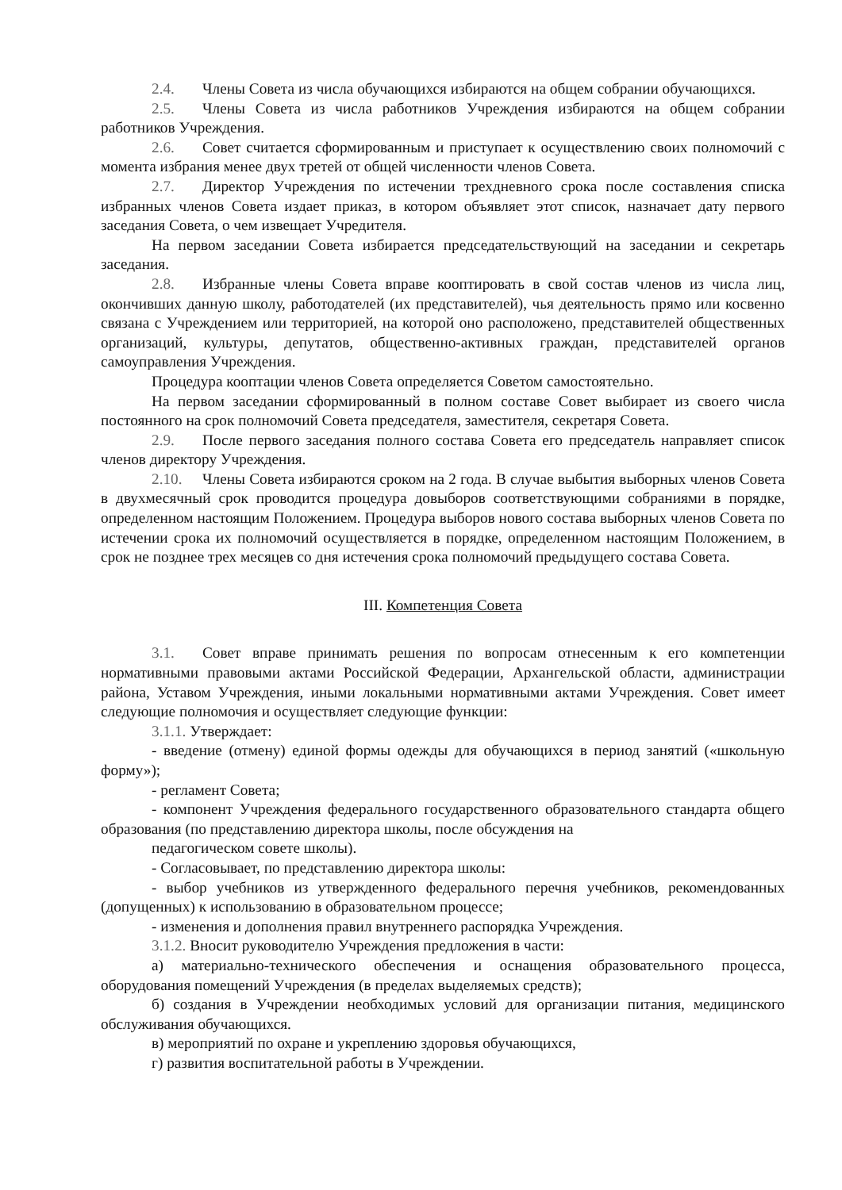2.4. Члены Совета из числа обучающихся избираются на общем собрании обучающихся.
2.5. Члены Совета из числа работников Учреждения избираются на общем собрании работников Учреждения.
2.6. Совет считается сформированным и приступает к осуществлению своих полномочий с момента избрания менее двух третей от общей численности членов Совета.
2.7. Директор Учреждения по истечении трехдневного срока после составления списка избранных членов Совета издает приказ, в котором объявляет этот список, назначает дату первого заседания Совета, о чем извещает Учредителя.
На первом заседании Совета избирается председательствующий на заседании и секретарь заседания.
2.8. Избранные члены Совета вправе кооптировать в свой состав членов из числа лиц, окончивших данную школу, работодателей (их представителей), чья деятельность прямо или косвенно связана с Учреждением или территорией, на которой оно расположено, представителей общественных организаций, культуры, депутатов, общественно-активных граждан, представителей органов самоуправления Учреждения.
Процедура кооптации членов Совета определяется Советом самостоятельно.
На первом заседании сформированный в полном составе Совет выбирает из своего числа постоянного на срок полномочий Совета председателя, заместителя, секретаря Совета.
2.9. После первого заседания полного состава Совета его председатель направляет список членов директору Учреждения.
2.10. Члены Совета избираются сроком на 2 года. В случае выбытия выборных членов Совета в двухмесячный срок проводится процедура довыборов соответствующими собраниями в порядке, определенном настоящим Положением. Процедура выборов нового состава выборных членов Совета по истечении срока их полномочий осуществляется в порядке, определенном настоящим Положением, в срок не позднее трех месяцев со дня истечения срока полномочий предыдущего состава Совета.
III. Компетенция Совета
3.1. Совет вправе принимать решения по вопросам отнесенным к его компетенции нормативными правовыми актами Российской Федерации, Архангельской области, администрации района, Уставом Учреждения, иными локальными нормативными актами Учреждения. Совет имеет следующие полномочия и осуществляет следующие функции:
3.1.1. Утверждает:
- введение (отмену) единой формы одежды для обучающихся в период занятий («школьную форму»);
- регламент Совета;
- компонент Учреждения федерального государственного образовательного стандарта общего образования (по представлению директора школы, после обсуждения на
педагогическом совете школы).
- Согласовывает, по представлению директора школы:
- выбор учебников из утвержденного федерального перечня учебников, рекомендованных (допущенных) к использованию в образовательном процессе;
- изменения и дополнения правил внутреннего распорядка Учреждения.
3.1.2. Вносит руководителю Учреждения предложения в части:
а) материально-технического обеспечения и оснащения образовательного процесса, оборудования помещений Учреждения (в пределах выделяемых средств);
б) создания в Учреждении необходимых условий для организации питания, медицинского обслуживания обучающихся.
в) мероприятий по охране и укреплению здоровья обучающихся,
г) развития воспитательной работы в Учреждении.